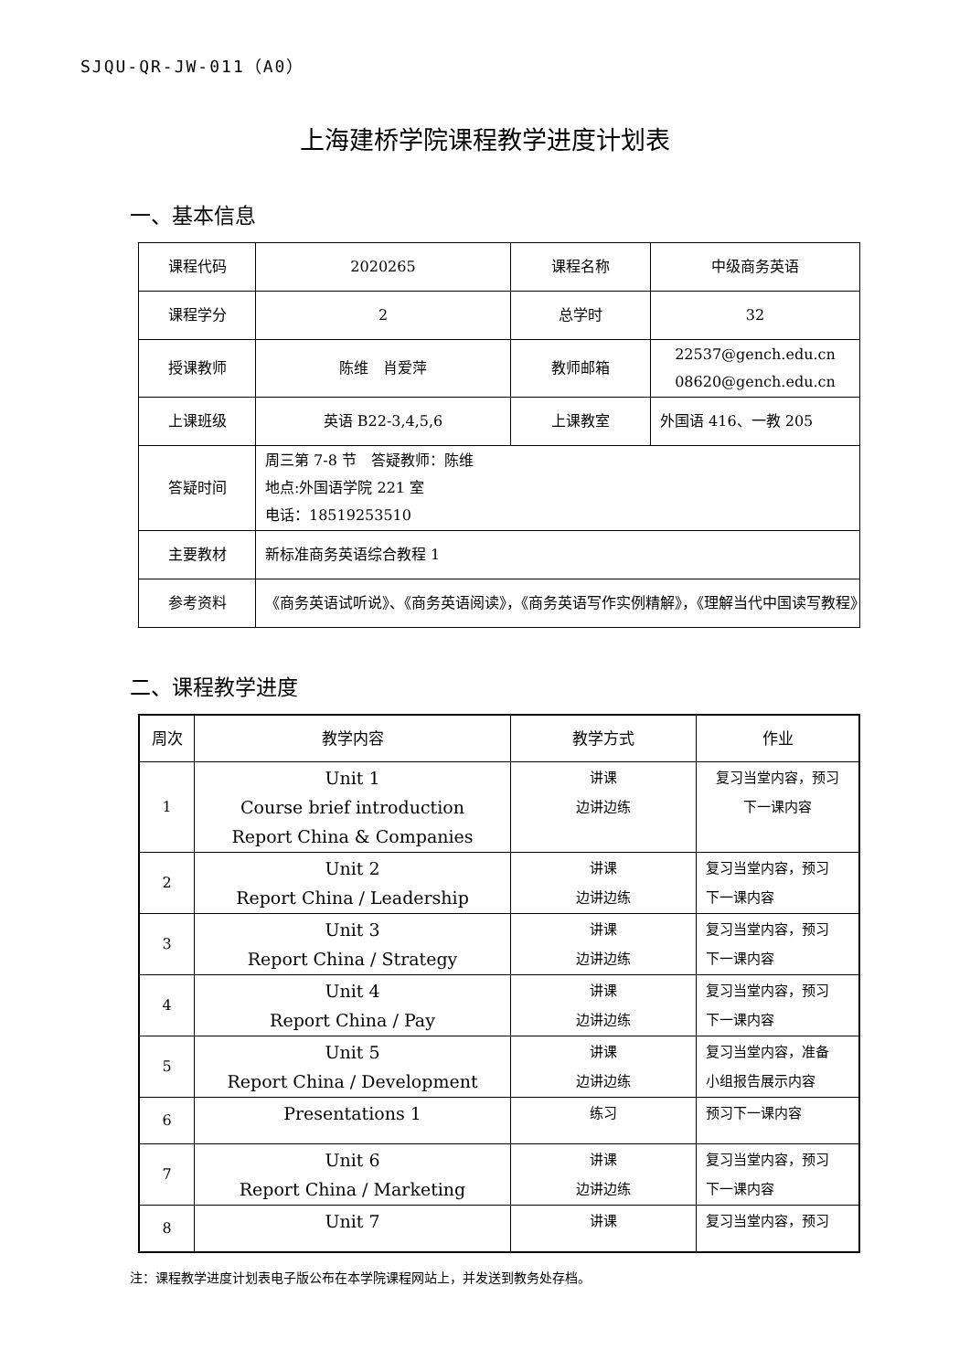SJQU-QR-JW-011（A0）
上海建桥学院课程教学进度计划表
一、基本信息
| 课程代码 | 2020265 | 课程名称 | 中级商务英语 |
| 课程学分 | 2 | 总学时 | 32 |
| 授课教师 | 陈维 肖爱萍 | 教师邮箱 | 22537@gench.edu.cn 08620@gench.edu.cn |
| 上课班级 | 英语 B22-3,4,5,6 | 上课教室 | 外国语 416、一教 205 |
| 答疑时间 | 周三第 7-8 节 答疑教师：陈维 地点:外国语学院 221 室 电话：18519253510 | | |
| 主要教材 | 新标准商务英语综合教程 1 | | |
| 参考资料 | 《商务英语试听说》、《商务英语阅读》，《商务英语写作实例精解》，《理解当代中国读写教程》 | | |
二、课程教学进度
| 周次 | 教学内容 | 教学方式 | 作业 |
| --- | --- | --- | --- |
| 1 | Unit 1 Course brief introduction Report China & Companies | 讲课 边讲边练 | 复习当堂内容，预习 下一课内容 |
| 2 | Unit 2 Report China / Leadership | 讲课 边讲边练 | 复习当堂内容，预习 下一课内容 |
| 3 | Unit 3 Report China / Strategy | 讲课 边讲边练 | 复习当堂内容，预习 下一课内容 |
| 4 | Unit 4 Report China / Pay | 讲课 边讲边练 | 复习当堂内容，预习 下一课内容 |
| 5 | Unit 5 Report China / Development | 讲课 边讲边练 | 复习当堂内容，准备 小组报告展示内容 |
| 6 | Presentations 1 | 练习 | 预习下一课内容 |
| 7 | Unit 6 Report China / Marketing | 讲课 边讲边练 | 复习当堂内容，预习 下一课内容 |
| 8 | Unit 7 | 讲课 | 复习当堂内容，预习 |
注：课程教学进度计划表电子版公布在本学院课程网站上，并发送到教务处存档。